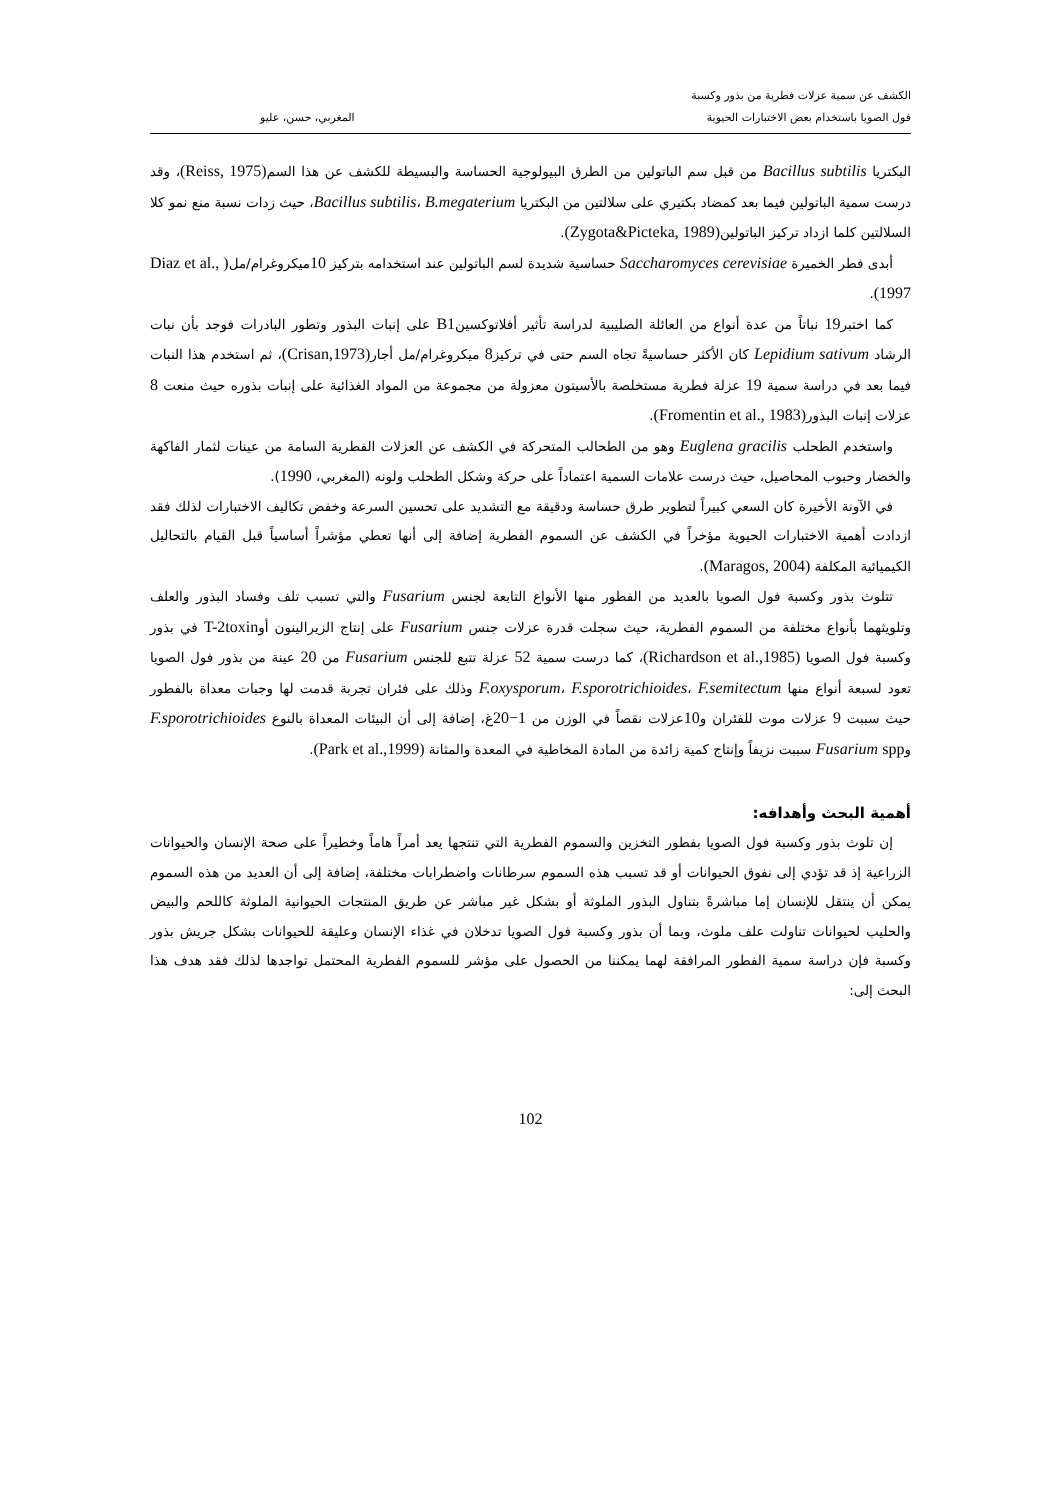الكشف عن سمية عزلات فطرية من بذور وكسبة
فول الصويا باستخدام بعض الاختبارات الحيوية
المغربي، حسن، عليو
البكتريا Bacillus subtilis من قبل سم الباتولين من الطرق البيولوجية الحساسة والبسيطة للكشف عن هذا السم(Reiss, 1975)، وقد درست سمية الباتولين فيما بعد كمضاد بكتيري على سلالتين من البكتريا Bacillus subtilis، B.megaterium، حيث زدات نسبة منع نمو كلا السلالتين كلما ازداد تركيز الباتولين(Zygota&Picteka, 1989).
أبدى فطر الخميرة Saccharomyces cerevisiae حساسية شديدة لسم الباتولين عند استخدامه بتركيز 10ميكروغرام/مل( Diaz et al., 1997).
كما اختبر19 نباتاً من عدة أنواع من العائلة الصليبية لدراسة تأثير أفلاتوكسينB1 على إنبات البذور وتطور البادرات فوجد بأن نبات الرشاد Lepidium sativum كان الأكثر حساسيةً تجاه السم حتى في تركيز8 ميكروغرام/مل أجار(Crisan,1973)، ثم استخدم هذا النبات فيما بعد في دراسة سمية 19 عزلة فطرية مستخلصة بالأسيتون معزولة من مجموعة من المواد الغذائية على إنبات بذوره حيث منعت 8 عزلات إنبات البذور(Fromentin et al., 1983).
واستخدم الطحلب Euglena gracilis وهو من الطحالب المتحركة في الكشف عن العزلات الفطرية السامة من عينات لثمار الفاكهة والخضار وحبوب المحاصيل، حيث درست علامات السمية اعتماداً على حركة وشكل الطحلب ولونه (المغربي، 1990).
في الآونة الأخيرة كان السعي كبيراً لتطوير طرق حساسة ودقيقة مع التشديد على تحسين السرعة وخفض تكاليف الاختبارات لذلك فقد ازدادت أهمية الاختبارات الحيوية مؤخراً في الكشف عن السموم الفطرية إضافة إلى أنها تعطي مؤشراً أساسياً قبل القيام بالتحاليل الكيميائية المكلفة (Maragos, 2004).
تتلوث بذور وكسبة فول الصويا بالعديد من الفطور منها الأنواع التابعة لجنس Fusarium والتي تسبب تلف وفساد البذور والعلف وتلويثهما بأنواع مختلفة من السموم الفطرية، حيث سجلت قدرة عزلات جنس Fusarium على إنتاج الزيرالينون أوT-2toxin في بذور وكسبة فول الصويا (Richardson et al.,1985)، كما درست سمية 52 عزلة تتبع للجنس Fusarium من 20 عينة من بذور فول الصويا تعود لسبعة أنواع منها F.oxysporum، F.sporotrichioides، F.semitectum وذلك على فئران تجربة قدمت لها وجبات معداة بالفطور حيث سببت 9 عزلات موت للفئران و10عزلات نقصاً في الوزن من 1−20غ، إضافة إلى أن البيئات المعداة بالنوع F.sporotrichioides وFusarium spp سببت نزيفاً وإنتاج كمية زائدة من المادة المخاطية في المعدة والمثانة (Park et al.,1999).
أهمية البحث وأهدافه:
إن تلوث بذور وكسبة فول الصويا بفطور التخزين والسموم الفطرية التي تنتجها يعد أمراً هاماً وخطيراً على صحة الإنسان والحيوانات الزراعية إذ قد تؤدي إلى نفوق الحيوانات أو قد تسبب هذه السموم سرطانات واضطرابات مختلفة، إضافة إلى أن العديد من هذه السموم يمكن أن ينتقل للإنسان إما مباشرةً بتناول البذور الملوثة أو بشكل غير مباشر عن طريق المنتجات الحيوانية الملوثة كاللحم والبيض والحليب لحيوانات تناولت علف ملوث، وبما أن بذور وكسبة فول الصويا تدخلان في غذاء الإنسان وعليقة للحيوانات بشكل جريش بذور وكسبة فإن دراسة سمية الفطور المرافقة لهما يمكننا من الحصول على مؤشر للسموم الفطرية المحتمل تواجدها لذلك فقد هدف هذا البحث إلى:
102